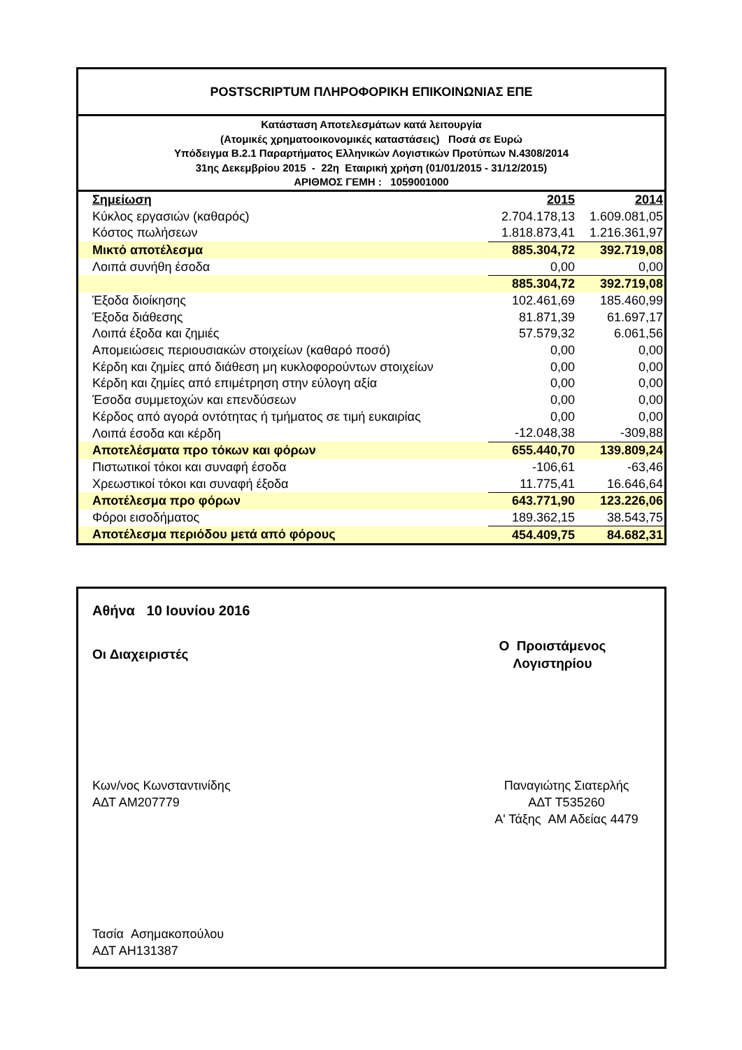POSTSCRIPTUM ΠΛΗΡΟΦΟΡΙΚΗ ΕΠΙΚΟΙΝΩΝΙΑΣ ΕΠΕ
Κατάσταση Αποτελεσμάτων κατά λειτουργία
(Ατομικές χρηματοοικονομικές καταστάσεις) Ποσά σε Ευρώ
Υπόδειγμα Β.2.1 Παραρτήματος Ελληνικών Λογιστικών Προτύπων Ν.4308/2014
31ης Δεκεμβρίου 2015 - 22η Εταιρική χρήση (01/01/2015 - 31/12/2015)
ΑΡΙΘΜΟΣ ΓΕΜΗ : 1059001000
| Σημείωση | 2015 | 2014 |
| Κύκλος εργασιών (καθαρός) | 2.704.178,13 | 1.609.081,05 |
| Κόστος πωλήσεων | 1.818.873,41 | 1.216.361,97 |
| Μικτό αποτέλεσμα | 885.304,72 | 392.719,08 |
| Λοιπά συνήθη έσοδα | 0,00 | 0,00 |
| | 885.304,72 | 392.719,08 |
| Έξοδα διοίκησης | 102.461,69 | 185.460,99 |
| Έξοδα διάθεσης | 81.871,39 | 61.697,17 |
| Λοιπά έξοδα και ζημιές | 57.579,32 | 6.061,56 |
| Απομειώσεις περιουσιακών στοιχείων (καθαρό ποσό) | 0,00 | 0,00 |
| Κέρδη και ζημίες από διάθεση μη κυκλοφορούντων στοιχείων | 0,00 | 0,00 |
| Κέρδη και ζημίες από επιμέτρηση στην εύλογη αξία | 0,00 | 0,00 |
| Έσοδα συμμετοχών και επενδύσεων | 0,00 | 0,00 |
| Κέρδος από αγορά οντότητας ή τμήματος σε τιμή ευκαιρίας | 0,00 | 0,00 |
| Λοιπά έσοδα και κέρδη | -12.048,38 | -309,88 |
| Αποτελέσματα προ τόκων και φόρων | 655.440,70 | 139.809,24 |
| Πιστωτικοί τόκοι και συναφή έσοδα | -106,61 | -63,46 |
| Χρεωστικοί τόκοι και συναφή έξοδα | 11.775,41 | 16.646,64 |
| Αποτέλεσμα προ φόρων | 643.771,90 | 123.226,06 |
| Φόροι εισοδήματος | 189.362,15 | 38.543,75 |
| Αποτέλεσμα περιόδου μετά από φόρους | 454.409,75 | 84.682,31 |
Αθήνα 10 Ιουνίου 2016
Οι Διαχειριστές
Ο Προιστάμενος
Λογιστηρίου
Κων/νος Κωνσταντινίδης
ΑΔΤ ΑΜ207779
Παναγιώτης Σιατερλής
ΑΔΤ Τ535260
Α' Τάξης ΑΜ Αδείας 4479
Τασία Ασημακοπούλου
ΑΔΤ ΑΗ131387